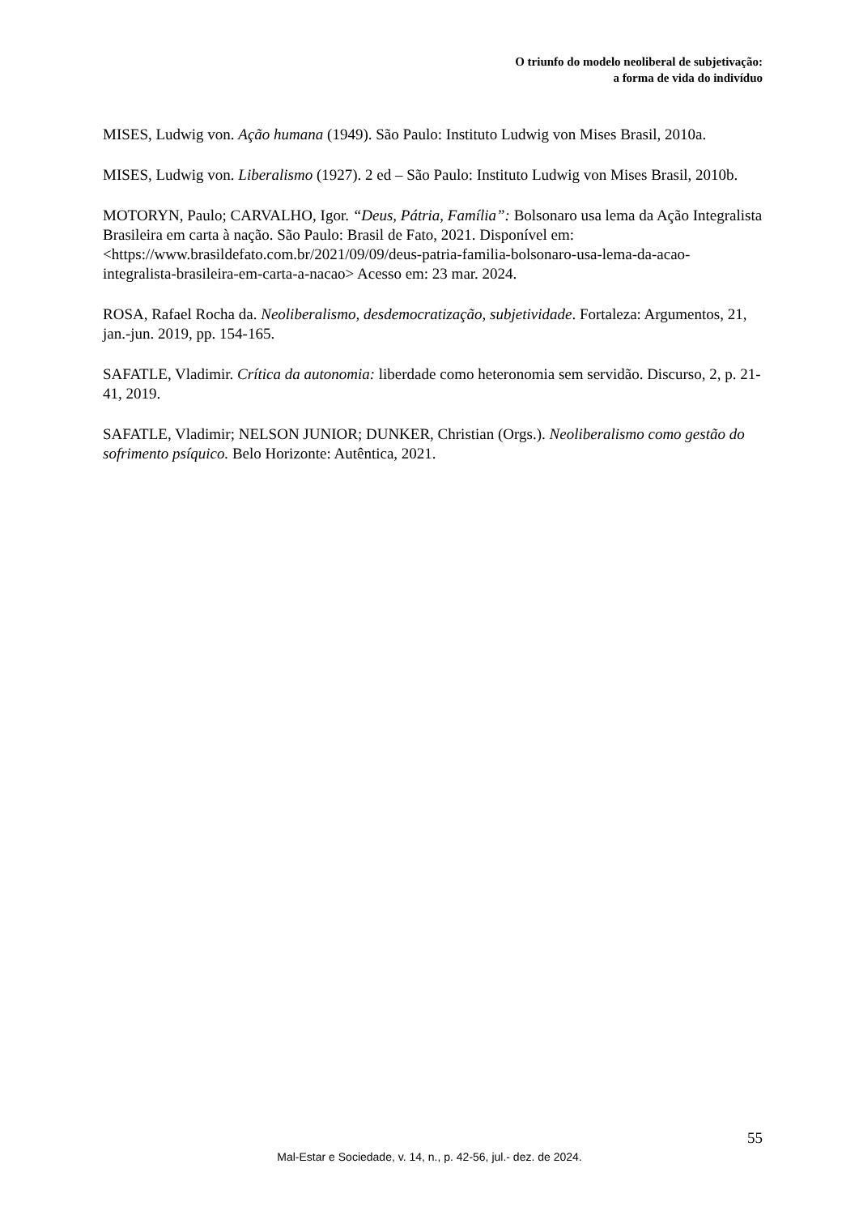O triunfo do modelo neoliberal de subjetivação:
a forma de vida do indivíduo
MISES, Ludwig von. Ação humana (1949). São Paulo: Instituto Ludwig von Mises Brasil, 2010a.
MISES, Ludwig von. Liberalismo (1927). 2 ed – São Paulo: Instituto Ludwig von Mises Brasil, 2010b.
MOTORYN, Paulo; CARVALHO, Igor. “Deus, Pátria, Família”: Bolsonaro usa lema da Ação Integralista Brasileira em carta à nação. São Paulo: Brasil de Fato, 2021. Disponível em: <https://www.brasildefato.com.br/2021/09/09/deus-patria-familia-bolsonaro-usa-lema-da-acao-integralista-brasileira-em-carta-a-nacao> Acesso em: 23 mar. 2024.
ROSA, Rafael Rocha da. Neoliberalismo, desdemocratização, subjetividade. Fortaleza: Argumentos, 21, jan.-jun. 2019, pp. 154-165.
SAFATLE, Vladimir. Crítica da autonomia: liberdade como heteronomia sem servidão. Discurso, 2, p. 21-41, 2019.
SAFATLE, Vladimir; NELSON JUNIOR; DUNKER, Christian (Orgs.). Neoliberalismo como gestão do sofrimento psíquico. Belo Horizonte: Autêntica, 2021.
55
Mal-Estar e Sociedade, v. 14, n., p. 42-56, jul.- dez. de 2024.